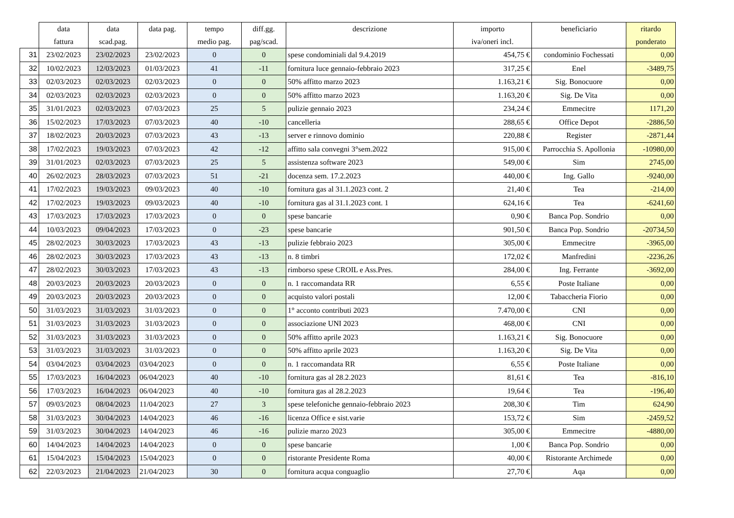| | data | data | data pag. | tempo | diff.gg. | descrizione | importo | beneficiario | ritardo |
| --- | --- | --- | --- | --- | --- | --- | --- | --- | --- |
| | fattura | scad.pag. | | medio pag. | pag/scad. | | iva/oneri incl. | | ponderato |
| 31 | 23/02/2023 | 23/02/2023 | 23/02/2023 | 0 | 0 | spese condominiali dal 9.4.2019 | 454,75 € | condominio Fochessati | 0,00 |
| 32 | 10/02/2023 | 12/03/2023 | 01/03/2023 | 41 | -11 | fornitura luce gennaio-febbraio 2023 | 317,25 € | Enel | -3489,75 |
| 33 | 02/03/2023 | 02/03/2023 | 02/03/2023 | 0 | 0 | 50% affitto marzo 2023 | 1.163,21 € | Sig. Bonocuore | 0,00 |
| 34 | 02/03/2023 | 02/03/2023 | 02/03/2023 | 0 | 0 | 50% affitto marzo 2023 | 1.163,20 € | Sig. De Vita | 0,00 |
| 35 | 31/01/2023 | 02/03/2023 | 07/03/2023 | 25 | 5 | pulizie gennaio 2023 | 234,24 € | Emmecitre | 1171,20 |
| 36 | 15/02/2023 | 17/03/2023 | 07/03/2023 | 40 | -10 | cancelleria | 288,65 € | Office Depot | -2886,50 |
| 37 | 18/02/2023 | 20/03/2023 | 07/03/2023 | 43 | -13 | server e rinnovo dominio | 220,88 € | Register | -2871,44 |
| 38 | 17/02/2023 | 19/03/2023 | 07/03/2023 | 42 | -12 | affitto sala convegni 3°sem.2022 | 915,00 € | Parrocchia S. Apollonia | -10980,00 |
| 39 | 31/01/2023 | 02/03/2023 | 07/03/2023 | 25 | 5 | assistenza software 2023 | 549,00 € | Sim | 2745,00 |
| 40 | 26/02/2023 | 28/03/2023 | 07/03/2023 | 51 | -21 | docenza sem. 17.2.2023 | 440,00 € | Ing. Gallo | -9240,00 |
| 41 | 17/02/2023 | 19/03/2023 | 09/03/2023 | 40 | -10 | fornitura gas al 31.1.2023 cont. 2 | 21,40 € | Tea | -214,00 |
| 42 | 17/02/2023 | 19/03/2023 | 09/03/2023 | 40 | -10 | fornitura gas al 31.1.2023 cont. 1 | 624,16 € | Tea | -6241,60 |
| 43 | 17/03/2023 | 17/03/2023 | 17/03/2023 | 0 | 0 | spese bancarie | 0,90 € | Banca Pop. Sondrio | 0,00 |
| 44 | 10/03/2023 | 09/04/2023 | 17/03/2023 | 0 | -23 | spese bancarie | 901,50 € | Banca Pop. Sondrio | -20734,50 |
| 45 | 28/02/2023 | 30/03/2023 | 17/03/2023 | 43 | -13 | pulizie febbraio 2023 | 305,00 € | Emmecitre | -3965,00 |
| 46 | 28/02/2023 | 30/03/2023 | 17/03/2023 | 43 | -13 | n. 8 timbri | 172,02 € | Manfredini | -2236,26 |
| 47 | 28/02/2023 | 30/03/2023 | 17/03/2023 | 43 | -13 | rimborso spese CROIL e Ass.Pres. | 284,00 € | Ing. Ferrante | -3692,00 |
| 48 | 20/03/2023 | 20/03/2023 | 20/03/2023 | 0 | 0 | n. 1 raccomandata RR | 6,55 € | Poste Italiane | 0,00 |
| 49 | 20/03/2023 | 20/03/2023 | 20/03/2023 | 0 | 0 | acquisto valori postali | 12,00 € | Tabaccheria Fiorio | 0,00 |
| 50 | 31/03/2023 | 31/03/2023 | 31/03/2023 | 0 | 0 | 1° acconto contributi 2023 | 7.470,00 € | CNI | 0,00 |
| 51 | 31/03/2023 | 31/03/2023 | 31/03/2023 | 0 | 0 | associazione UNI 2023 | 468,00 € | CNI | 0,00 |
| 52 | 31/03/2023 | 31/03/2023 | 31/03/2023 | 0 | 0 | 50% affitto aprile 2023 | 1.163,21 € | Sig. Bonocuore | 0,00 |
| 53 | 31/03/2023 | 31/03/2023 | 31/03/2023 | 0 | 0 | 50% affitto aprile 2023 | 1.163,20 € | Sig. De Vita | 0,00 |
| 54 | 03/04/2023 | 03/04/2023 | 03/04/2023 | 0 | 0 | n. 1 raccomandata RR | 6,55 € | Poste Italiane | 0,00 |
| 55 | 17/03/2023 | 16/04/2023 | 06/04/2023 | 40 | -10 | fornitura gas al 28.2.2023 | 81,61 € | Tea | -816,10 |
| 56 | 17/03/2023 | 16/04/2023 | 06/04/2023 | 40 | -10 | fornitura gas al 28.2.2023 | 19,64 € | Tea | -196,40 |
| 57 | 09/03/2023 | 08/04/2023 | 11/04/2023 | 27 | 3 | spese telefoniche gennaio-febbraio 2023 | 208,30 € | Tim | 624,90 |
| 58 | 31/03/2023 | 30/04/2023 | 14/04/2023 | 46 | -16 | licenza Office e sist.varie | 153,72 € | Sim | -2459,52 |
| 59 | 31/03/2023 | 30/04/2023 | 14/04/2023 | 46 | -16 | pulizie marzo 2023 | 305,00 € | Emmecitre | -4880,00 |
| 60 | 14/04/2023 | 14/04/2023 | 14/04/2023 | 0 | 0 | spese bancarie | 1,00 € | Banca Pop. Sondrio | 0,00 |
| 61 | 15/04/2023 | 15/04/2023 | 15/04/2023 | 0 | 0 | ristorante Presidente Roma | 40,00 € | Ristorante Archimede | 0,00 |
| 62 | 22/03/2023 | 21/04/2023 | 21/04/2023 | 30 | 0 | fornitura acqua conguaglio | 27,70 € | Aqa | 0,00 |